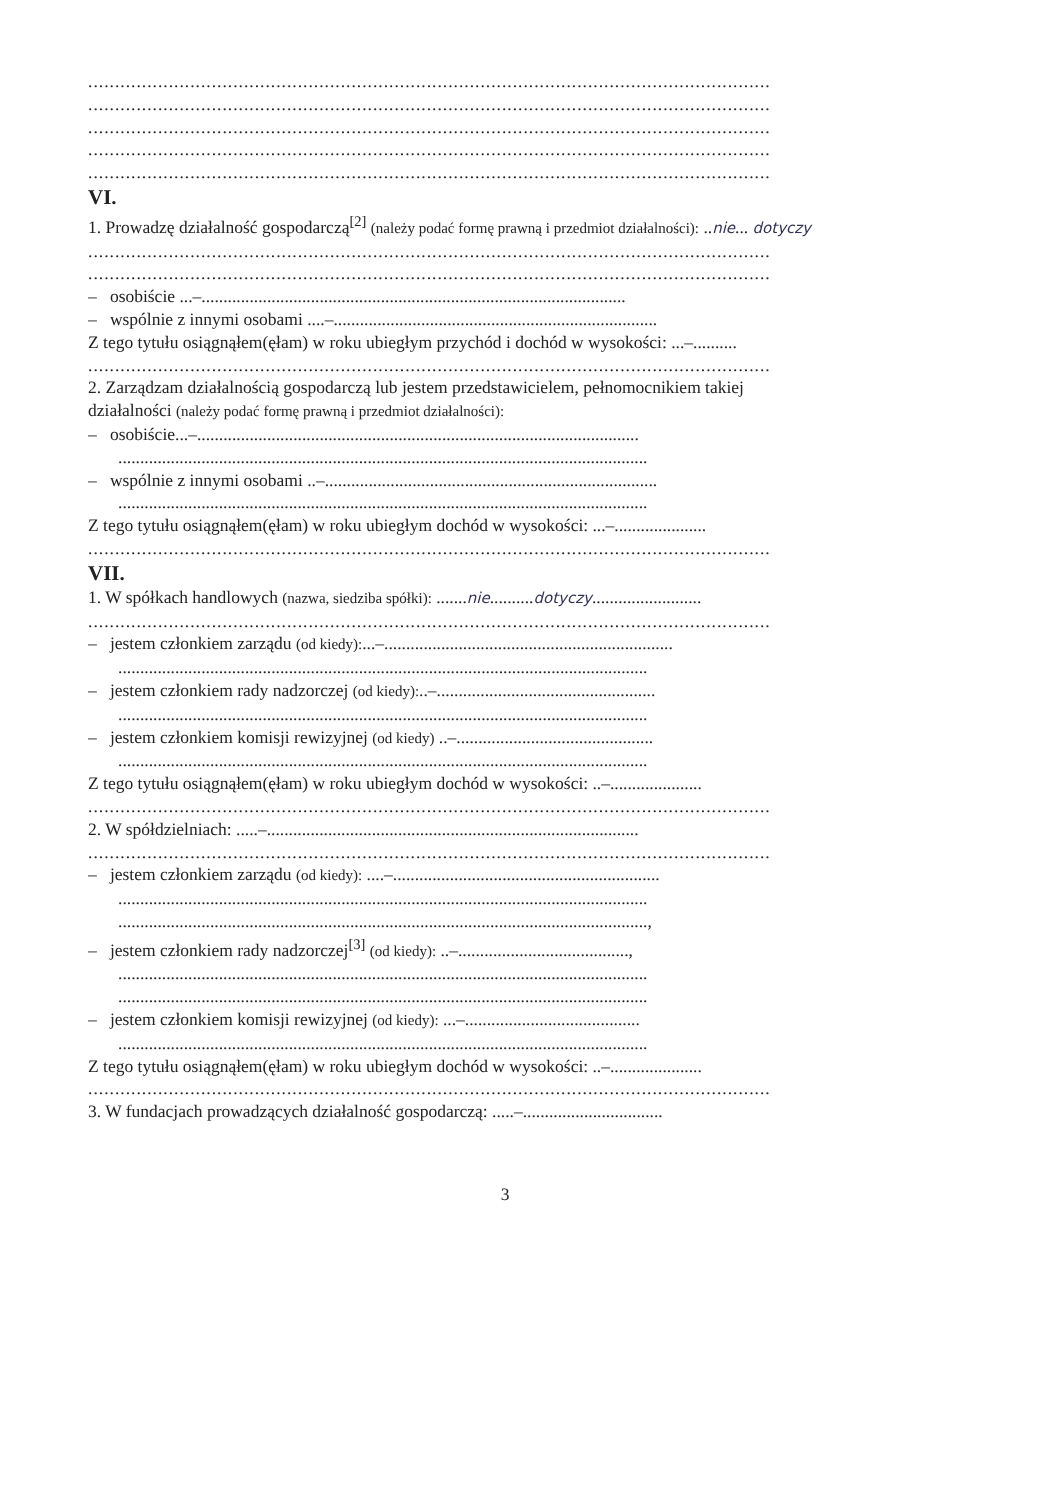...............................................................................................................................
...............................................................................................................................
...............................................................................................................................
...............................................................................................................................
...............................................................................................................................
VI.
1. Prowadzę działalność gospodarczą<sup>[2]</sup> (należy podać formę prawną i przedmiot działalności): ..nie... dotyczy
...............................................................................................................................
...............................................................................................................................
– osobiście ...–.................................................................................................
– wspólnie z innymi osobami ....–..........................................................................
Z tego tytułu osiągnąłem(ęłam) w roku ubiegłym przychód i dochód w wysokości: ...–..........
...............................................................................................................................
2. Zarządzam działalnością gospodarczą lub jestem przedstawicielem, pełnomocnikiem takiej
działalności (należy podać formę prawną i przedmiot działalności):
– osobiście...–.....................................................................................................
.........................................................................................................................
– wspólnie z innymi osobami ..–............................................................................
.........................................................................................................................
Z tego tytułu osiągnąłem(ęłam) w roku ubiegłym dochód w wysokości: ...–.....................
...............................................................................................................................
VII.
1. W spółkach handlowych (nazwa, siedziba spółki): .......nie..........dotyczy.........................
...............................................................................................................................
– jestem członkiem zarządu (od kiedy):...–..................................................................
.........................................................................................................................
– jestem członkiem rady nadzorczej (od kiedy):..–..................................................
.........................................................................................................................
– jestem członkiem komisji rewizyjnej (od kiedy) ..–.............................................
.........................................................................................................................
Z tego tytułu osiągnąłem(ęłam) w roku ubiegłym dochód w wysokości: ..–.....................
...............................................................................................................................
2. W spółdzielniach: .....–.....................................................................................
...............................................................................................................................
– jestem członkiem zarządu (od kiedy): ....–.............................................................
.........................................................................................................................
.........................................................................................................................,
– jestem członkiem rady nadzorczej<sup>[3]</sup> (od kiedy): ..–.......................................,
.........................................................................................................................
.........................................................................................................................
– jestem członkiem komisji rewizyjnej (od kiedy): ...–........................................
.........................................................................................................................
Z tego tytułu osiągnąłem(ęłam) w roku ubiegłym dochód w wysokości: ..–.....................
...............................................................................................................................
3. W fundacjach prowadzących działalność gospodarczą: .....–................................
3